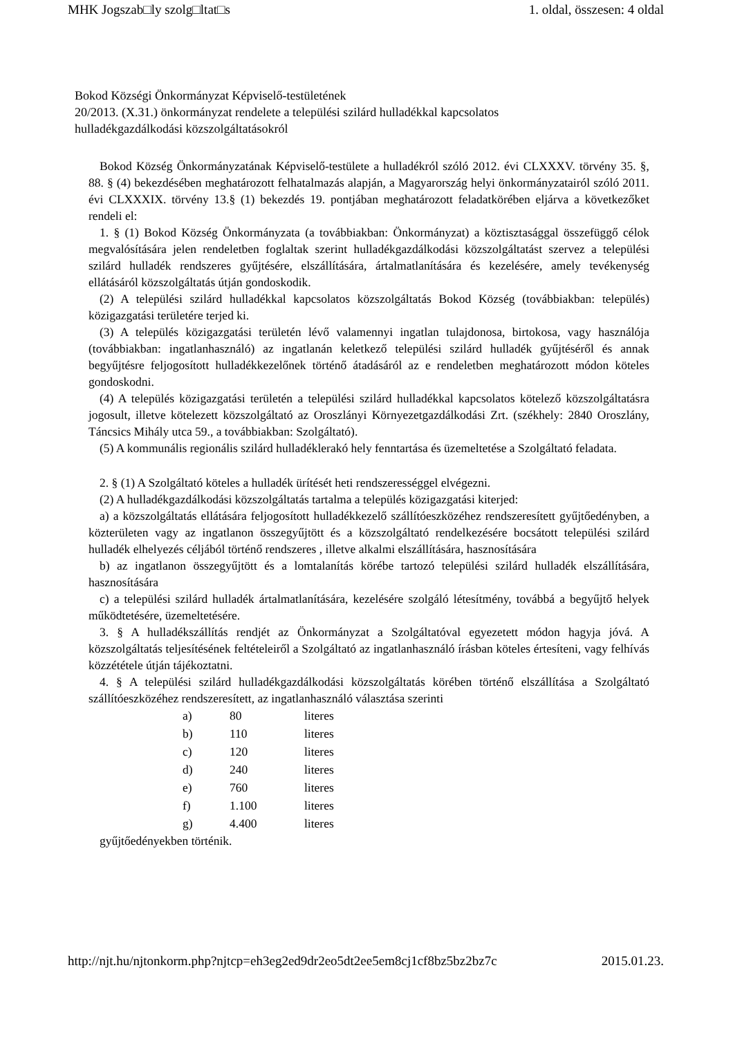MHK Jogszab□ly szolg□ltat□s 1. oldal, összesen: 4 oldal
Bokod Községi Önkormányzat Képviselő-testületének
20/2013. (X.31.) önkormányzat rendelete a települési szilárd hulladékkal kapcsolatos
hulladékgazdálkodási közszolgáltatásokról
Bokod Község Önkormányzatának Képviselő-testülete a hulladékról szóló 2012. évi CLXXXV. törvény 35. §, 88. § (4) bekezdésében meghatározott felhatalmazás alapján, a Magyarország helyi önkormányzatairól szóló 2011. évi CLXXXIX. törvény 13.§ (1) bekezdés 19. pontjában meghatározott feladatkörében eljárva a következőket rendeli el:
1. § (1) Bokod Község Önkormányzata (a továbbiakban: Önkormányzat) a köztisztasággal összefüggő célok megvalósítására jelen rendeletben foglaltak szerint hulladékgazdálkodási közszolgáltatást szervez a települési szilárd hulladék rendszeres gyűjtésére, elszállítására, ártalmatlanítására és kezelésére, amely tevékenység ellátásáról közszolgáltatás útján gondoskodik.
(2) A települési szilárd hulladékkal kapcsolatos közszolgáltatás Bokod Község (továbbiakban: település) közigazgatási területére terjed ki.
(3) A település közigazgatási területén lévő valamennyi ingatlan tulajdonosa, birtokosa, vagy használója (továbbiakban: ingatlanhasználó) az ingatlanán keletkező települési szilárd hulladék gyűjtéséről és annak begyűjtésre feljogosított hulladékkezelőnek történő átadásáról az e rendeletben meghatározott módon köteles gondoskodni.
(4) A település közigazgatási területén a települési szilárd hulladékkal kapcsolatos kötelező közszolgáltatásra jogosult, illetve kötelezett közszolgáltató az Oroszlányi Környezetgazdálkodási Zrt. (székhely: 2840 Oroszlány, Táncsics Mihály utca 59., a továbbiakban: Szolgáltató).
(5) A kommunális regionális szilárd hulladéklerakó hely fenntartása és üzemeltetése a Szolgáltató feladata.
2. § (1) A Szolgáltató köteles a hulladék ürítését heti rendszerességgel elvégezni.
(2) A hulladékgazdálkodási közszolgáltatás tartalma a település közigazgatási kiterjed:
a) a közszolgáltatás ellátására feljogosított hulladékkezelő szállítóeszközéhez rendszeresített gyűjtőedényben, a közterületen vagy az ingatlanon összegyűjtött és a közszolgáltató rendelkezésére bocsátott települési szilárd hulladék elhelyezés céljából történő rendszeres , illetve alkalmi elszállítására, hasznosítására
b) az ingatlanon összegyűjtött és a lomtalanítás körébe tartozó települési szilárd hulladék elszállítására, hasznosítására
c) a települési szilárd hulladék ártalmatlanítására, kezelésére szolgáló létesítmény, továbbá a begyűjtő helyek működtetésére, üzemeltetésére.
3. § A hulladékszállítás rendjét az Önkormányzat a Szolgáltatóval egyezetett módon hagyja jóvá. A közszolgáltatás teljesítésének feltételeiről a Szolgáltató az ingatlanhasználó írásban köteles értesíteni, vagy felhívás közzététele útján tájékoztatni.
4. § A települési szilárd hulladékgazdálkodási közszolgáltatás körében történő elszállítása a Szolgáltató szállítóeszközéhez rendszeresített, az ingatlanhasználó választása szerinti
| a) | 80 | literes |
| b) | 110 | literes |
| c) | 120 | literes |
| d) | 240 | literes |
| e) | 760 | literes |
| f) | 1.100 | literes |
| g) | 4.400 | literes |
gyűjtőedényekben történik.
http://njt.hu/njtonkorm.php?njtcp=eh3eg2ed9dr2eo5dt2ee5em8cj1cf8bz5bz2bz7c 2015.01.23.